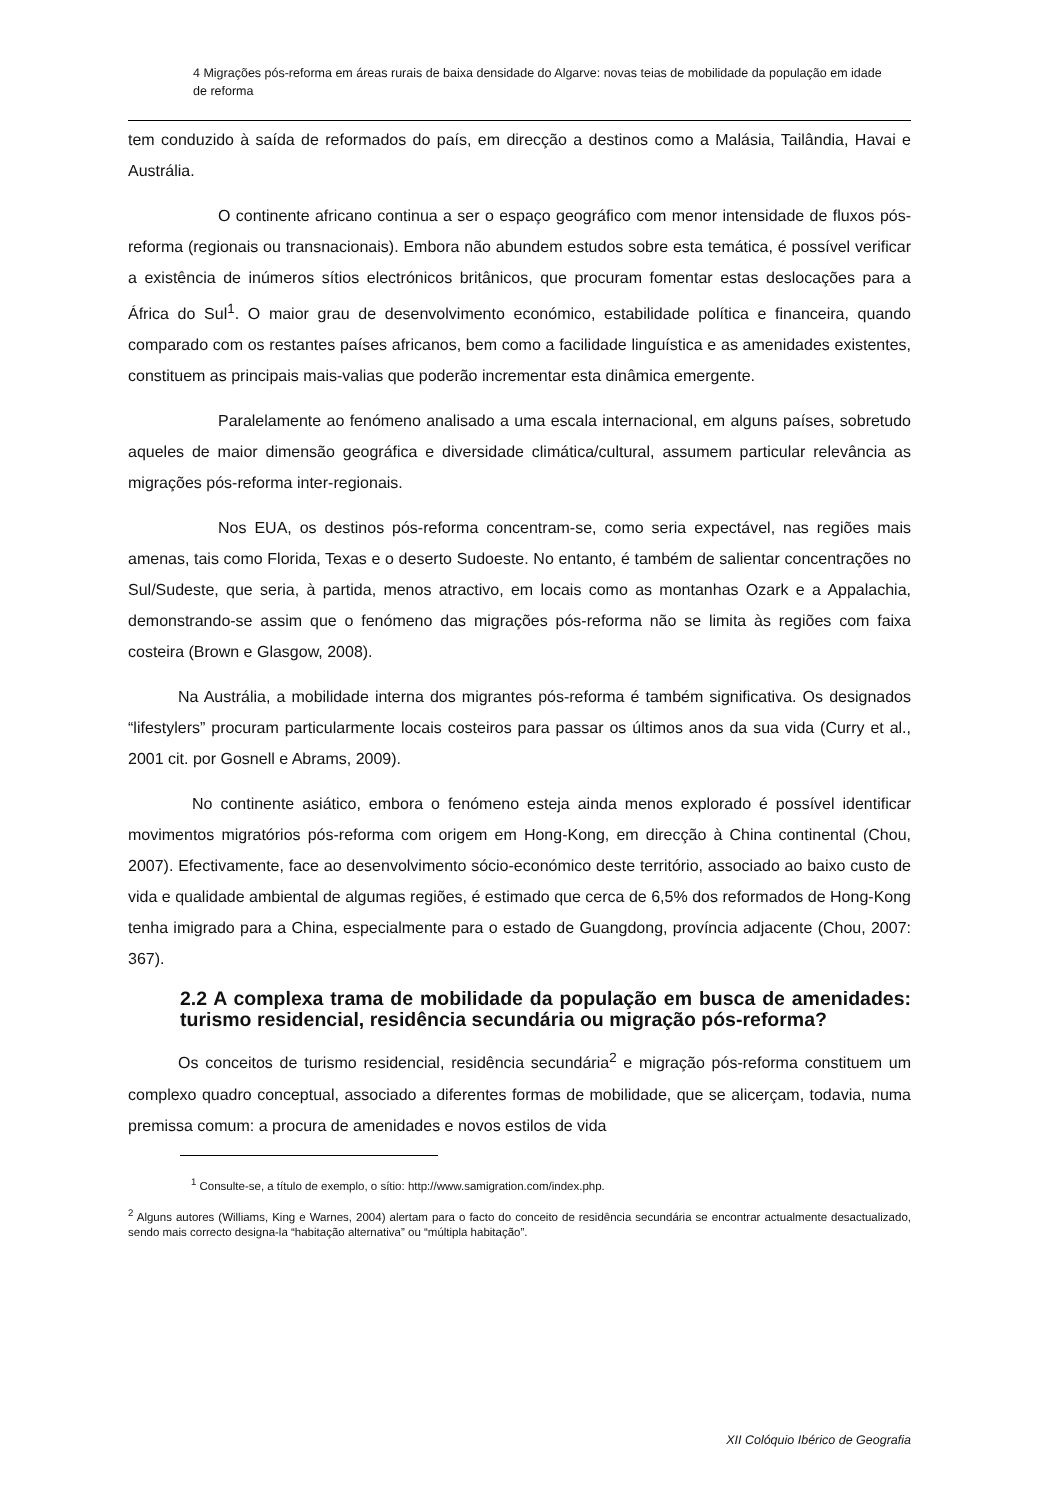4 Migrações pós-reforma em áreas rurais de baixa densidade do Algarve: novas teias de mobilidade da população em idade de reforma
tem conduzido à saída de reformados do país, em direcção a destinos como a Malásia, Tailândia, Havai e Austrália.
O continente africano continua a ser o espaço geográfico com menor intensidade de fluxos pós-reforma (regionais ou transnacionais). Embora não abundem estudos sobre esta temática, é possível verificar a existência de inúmeros sítios electrónicos britânicos, que procuram fomentar estas deslocações para a África do Sul<sup>1</sup>. O maior grau de desenvolvimento económico, estabilidade política e financeira, quando comparado com os restantes países africanos, bem como a facilidade linguística e as amenidades existentes, constituem as principais mais-valias que poderão incrementar esta dinâmica emergente.
Paralelamente ao fenómeno analisado a uma escala internacional, em alguns países, sobretudo aqueles de maior dimensão geográfica e diversidade climática/cultural, assumem particular relevância as migrações pós-reforma inter-regionais.
Nos EUA, os destinos pós-reforma concentram-se, como seria expectável, nas regiões mais amenas, tais como Florida, Texas e o deserto Sudoeste. No entanto, é também de salientar concentrações no Sul/Sudeste, que seria, à partida, menos atractivo, em locais como as montanhas Ozark e a Appalachia, demonstrando-se assim que o fenómeno das migrações pós-reforma não se limita às regiões com faixa costeira (Brown e Glasgow, 2008).
Na Austrália, a mobilidade interna dos migrantes pós-reforma é também significativa. Os designados “lifestylers” procuram particularmente locais costeiros para passar os últimos anos da sua vida (Curry et al., 2001 cit. por Gosnell e Abrams, 2009).
No continente asiático, embora o fenómeno esteja ainda menos explorado é possível identificar movimentos migratórios pós-reforma com origem em Hong-Kong, em direcção à China continental (Chou, 2007). Efectivamente, face ao desenvolvimento sócio-económico deste território, associado ao baixo custo de vida e qualidade ambiental de algumas regiões, é estimado que cerca de 6,5% dos reformados de Hong-Kong tenha imigrado para a China, especialmente para o estado de Guangdong, província adjacente (Chou, 2007: 367).
2.2 A complexa trama de mobilidade da população em busca de amenidades: turismo residencial, residência secundária ou migração pós-reforma?
Os conceitos de turismo residencial, residência secundária<sup>2</sup> e migração pós-reforma constituem um complexo quadro conceptual, associado a diferentes formas de mobilidade, que se alicerçam, todavia, numa premissa comum: a procura de amenidades e novos estilos de vida
<sup>1</sup> Consulte-se, a título de exemplo, o sítio: http://www.samigration.com/index.php.
<sup>2</sup> Alguns autores (Williams, King e Warnes, 2004) alertam para o facto do conceito de residência secundária se encontrar actualmente desactualizado, sendo mais correcto designa-la “habitação alternativa” ou “múltipla habitação”.
XII Colóquio Ibérico de Geografia